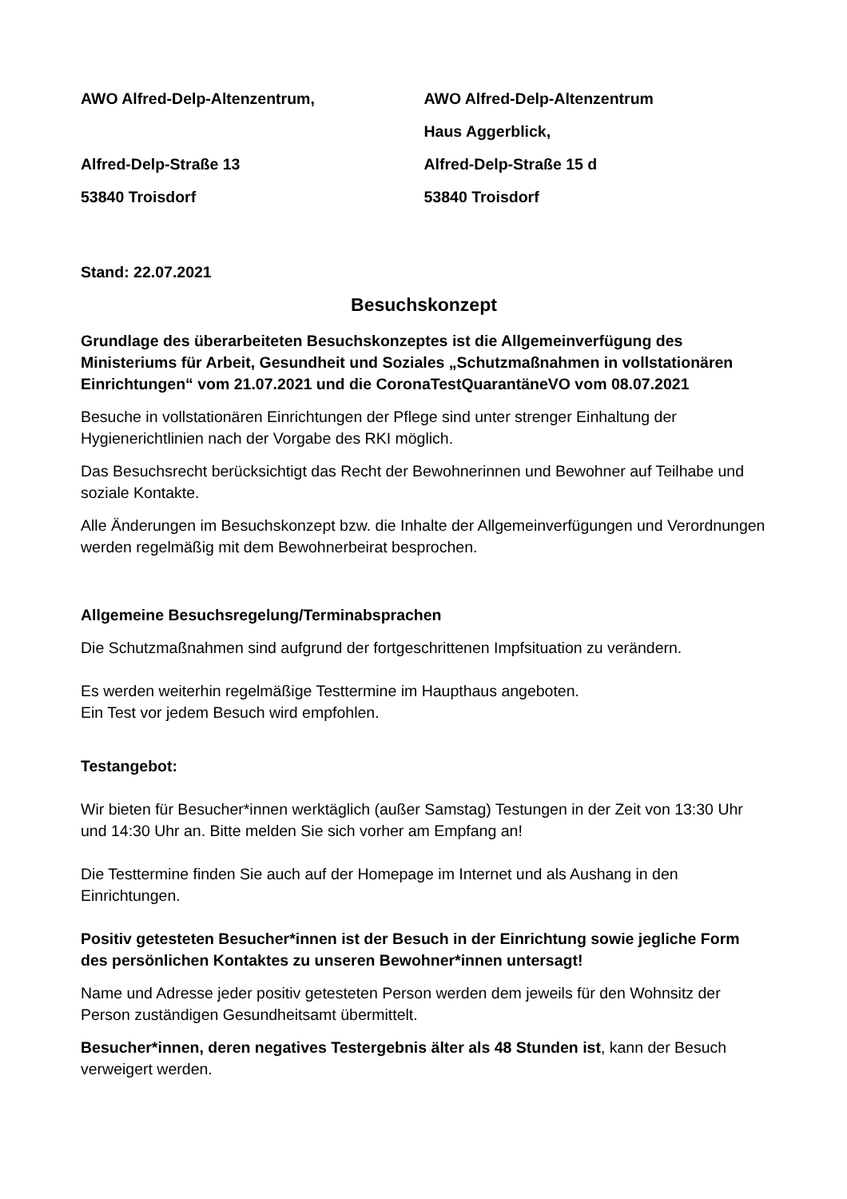AWO Alfred-Delp-Altenzentrum,
Alfred-Delp-Straße 13
53840 Troisdorf
AWO Alfred-Delp-Altenzentrum
Haus Aggerblick,
Alfred-Delp-Straße 15 d
53840 Troisdorf
Stand: 22.07.2021
Besuchskonzept
Grundlage des überarbeiteten Besuchskonzeptes ist die Allgemeinverfügung des Ministeriums für Arbeit, Gesundheit und Soziales „Schutzmaßnahmen in vollstationären Einrichtungen“ vom 21.07.2021 und die CoronaTestQuarantäneVO vom 08.07.2021
Besuche in vollstationären Einrichtungen der Pflege sind unter strenger Einhaltung der Hygienerichtlinien nach der Vorgabe des RKI möglich.
Das Besuchsrecht berücksichtigt das Recht der Bewohnerinnen und Bewohner auf Teilhabe und soziale Kontakte.
Alle Änderungen im Besuchskonzept bzw. die Inhalte der Allgemeinverfügungen und Verordnungen werden regelmäßig mit dem Bewohnerbeirat besprochen.
Allgemeine Besuchsregelung/Terminabsprachen
Die Schutzmaßnahmen sind aufgrund der fortgeschrittenen Impfsituation zu verändern.
Es werden weiterhin regelmäßige Testtermine im Haupthaus angeboten.
Ein Test vor jedem Besuch wird empfohlen.
Testangebot:
Wir bieten für Besucher*innen werktäglich (außer Samstag) Testungen in der Zeit von 13:30 Uhr und 14:30 Uhr an. Bitte melden Sie sich vorher am Empfang an!
Die Testtermine finden Sie auch auf der Homepage im Internet und als Aushang in den Einrichtungen.
Positiv getesteten Besucher*innen ist der Besuch in der Einrichtung sowie jegliche Form des persönlichen Kontaktes zu unseren Bewohner*innen untersagt!
Name und Adresse jeder positiv getesteten Person werden dem jeweils für den Wohnsitz der Person zuständigen Gesundheitsamt übermittelt.
Besucher*innen, deren negatives Testergebnis älter als 48 Stunden ist, kann der Besuch verweigert werden.